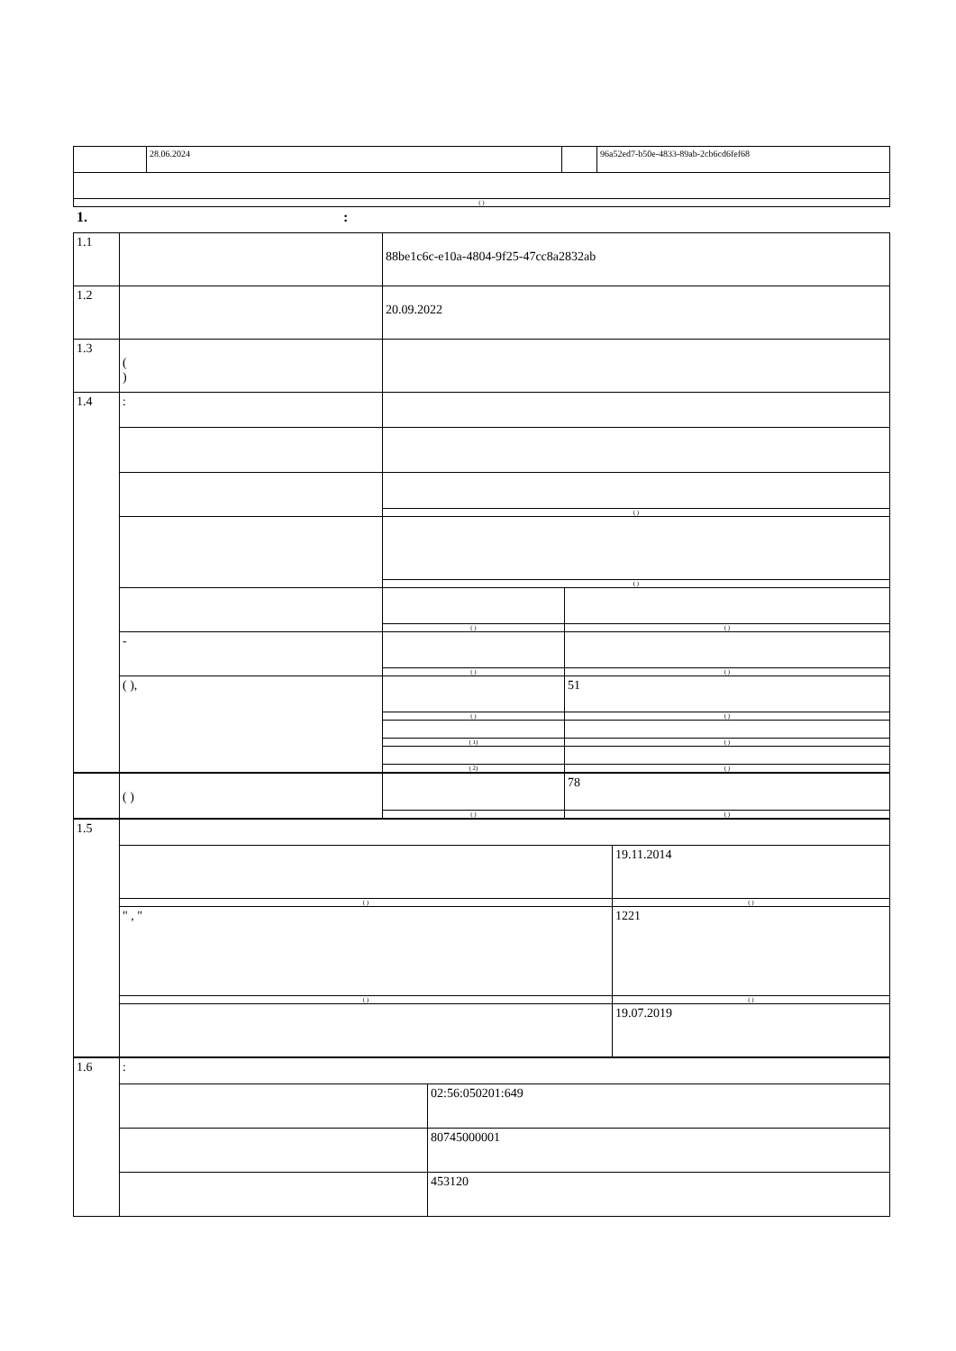| | 28.06.2024 | | 96a52ed7-b50e-4833-89ab-2cb6cd6fef68 |
| ( ) | | | |
1. :
| 1.1 | | 88be1c6c-e10a-4804-9f25-47cc8a2832ab | |
| 1.2 | | 20.09.2022 | |
| 1.3 | ( ) | | |
| 1.4 | : | | |
| | | ( ) | |
| | | ( ) | |
| | | ( ) | ( ) |
| | - | | |
| | | ( ) | ( ) |
| | ( ), | | 51 |
| | | ( ) | ( ) |
| | | ( 1) | ( ) |
| | | ( 2) | ( ) |
| | ( ) | | 78 |
| | | ( ) | ( ) |
| 1.5 | | |
| | | 19.11.2014 |
| | ( ) | ( ) |
| | " , " | 1221 |
| | ( ) | ( ) |
| | | 19.07.2019 |
| 1.6 | : | |
| | | 02:56:050201:649 |
| | | 80745000001 |
| | | 453120 |